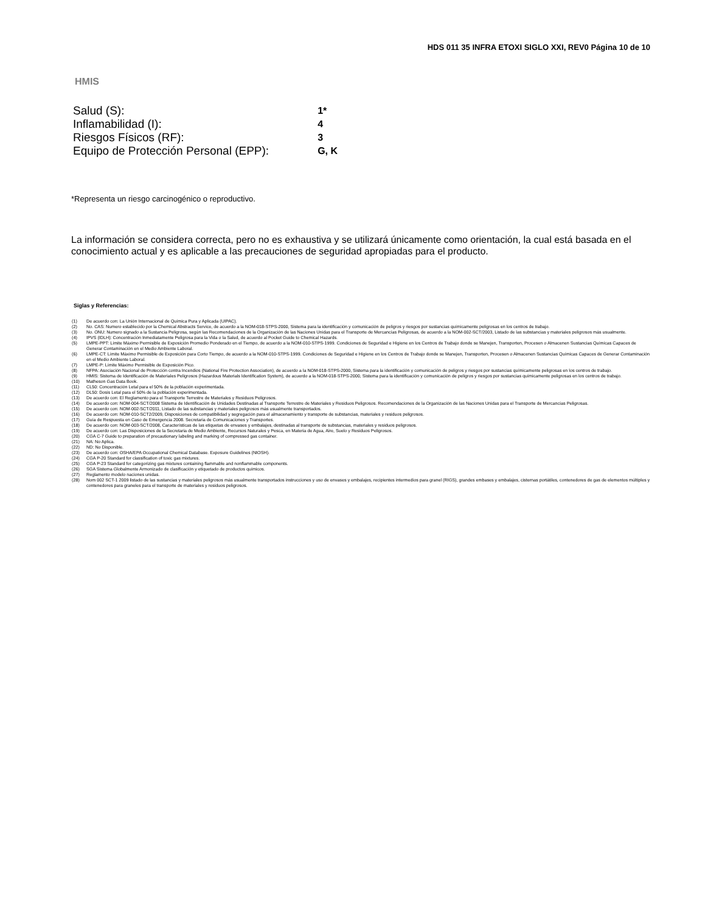HDS 011 35 INFRA ETOXI SIGLO XXI, REV0 Página 10 de 10
HMIS
| Salud (S): | 1* |
| Inflamabilidad (I): | 4 |
| Riesgos Físicos (RF): | 3 |
| Equipo de Protección Personal (EPP): | G, K |
*Representa un riesgo carcinogénico o reproductivo.
La información se considera correcta, pero no es exhaustiva y se utilizará únicamente como orientación, la cual está basada en el conocimiento actual y es aplicable a las precauciones de seguridad apropiadas para el producto.
Siglas y Referencias:
(1) De acuerdo con: La Unión Internacional de Química Pura y Aplicada (UIPAC).
(2) No. CAS: Numero establecido por la Chemical Abstracts Service, de acuerdo a la NOM-018-STPS-2000, Sistema para la identificación y comunicación de peligros y riesgos por sustancias químicamente peligrosas en los centros de trabajo.
(3) No. ONU: Numero signado a la Sustancia Peligrosa, según las Recomendaciones de la Organización de las Naciones Unidas para el Transporte de Mercancías Peligrosas, de acuerdo a la NOM-002-SCT/2003, Listado de las substancias y materiales peligrosos más usualmente.
(4) IPVS (IDLH): Concentración Inmediatamente Peligrosa para la Vida o la Salud, de acuerdo al Pocket Guide to Chemical Hazards.
(5) LMPE-PPT: Límite Máximo Permisible de Exposición Promedio Ponderado en el Tiempo, de acuerdo a la NOM-010-STPS-1999. Condiciones de Seguridad e Higiene en los Centros de Trabajo donde se Manejen, Transporten, Procesen o Almacenen Sustancias Químicas Capaces de Generar Contaminación en el Medio Ambiente Laboral.
(6) LMPE-CT: Límite Máximo Permisible de Exposición para Corto Tiempo, de acuerdo a la NOM-010-STPS-1999. Condiciones de Seguridad e Higiene en los Centros de Trabajo donde se Manejen, Transporten, Procesen o Almacenen Sustancias Químicas Capaces de Generar Contaminación en el Medio Ambiente Laboral.
(7) LMPE-P: Límite Máximo Permisible de Exposición Pico.
(8) NFPA: Asociación Nacional de Protección contra Incendios (National Fire Protection Association), de acuerdo a la NOM-018-STPS-2000, Sistema para la identificación y comunicación de peligros y riesgos por sustancias químicamente peligrosas en los centros de trabajo.
(9) HMIS: Sistema de Identificación de Materiales Peligrosos (Hazardous Materials Identification System), de acuerdo a la NOM-018-STPS-2000, Sistema para la identificación y comunicación de peligros y riesgos por sustancias químicamente peligrosas en los centros de trabajo.
(10) Matheson Gas Data Book.
(11) CL50: Concentración Letal para el 50% de la población experimentada.
(12) DL50: Dosis Letal para el 50% de la población experimentada.
(13) De acuerdo con: El Reglamento para el Transporte Terrestre de Materiales y Residuos Peligrosos.
(14) De acuerdo con: NOM-004-SCT/2008 Sistema de Identificación de Unidades Destinadas al Transporte Terrestre de Materiales y Residuos Peligrosos. Recomendaciones de la Organización de las Naciones Unidas para el Transporte de Mercancías Peligrosas.
(15) De acuerdo con: NOM-002-SCT/2011, Listado de las substancias y materiales peligrosos más usualmente transportados.
(16) De acuerdo con: NOM-010-SCT2/2009, Disposiciones de compatibilidad y segregación para el almacenamiento y transporte de substancias, materiales y residuos peligrosos.
(17) Guía de Respuesta en Caso de Emergencia 2008. Secretaria de Comunicaciones y Transportes.
(18) De acuerdo con: NOM-003-SCT/2008, Características de las etiquetas de envases y embalajes, destinadas al transporte de substancias, materiales y residuos peligrosos.
(19) De acuerdo con: Las Disposiciones de la Secretaria de Medio Ambiente, Recursos Naturales y Pesca, en Materia de Agua, Aire, Suelo y Residuos Peligrosos.
(20) CGA C-7 Guide to preparation of precautionary labeling and marking of compressed gas container.
(21) NA: No Aplica.
(22) ND: No Disponible.
(23) De acuerdo con: OSHA/EPA Occupational Chemical Database. Exposure Guidelines (NIOSH).
(24) CGA P-20 Standard for classification of toxic gas mixtures.
(25) CGA P-23 Standard for categorizing gas mixtures containing flammable and nonflammable components.
(26) SGA Sistema Globalmente Armonizado de clasificación y etiquetado de productos químicos.
(27) Reglamento modelo naciones unidas.
(28) Nom 002 SCT-1 2009 listado de las sustancias y materiales peligrosos más usualmente transportados instrucciones y uso de envases y embalajes, recipientes intermedios para granel (RIGS), grandes embases y embalajes, cisternas portátiles, contenedores de gas de elementos múltiples y contenedores para graneles para el transporte de materiales y residuos peligrosos.